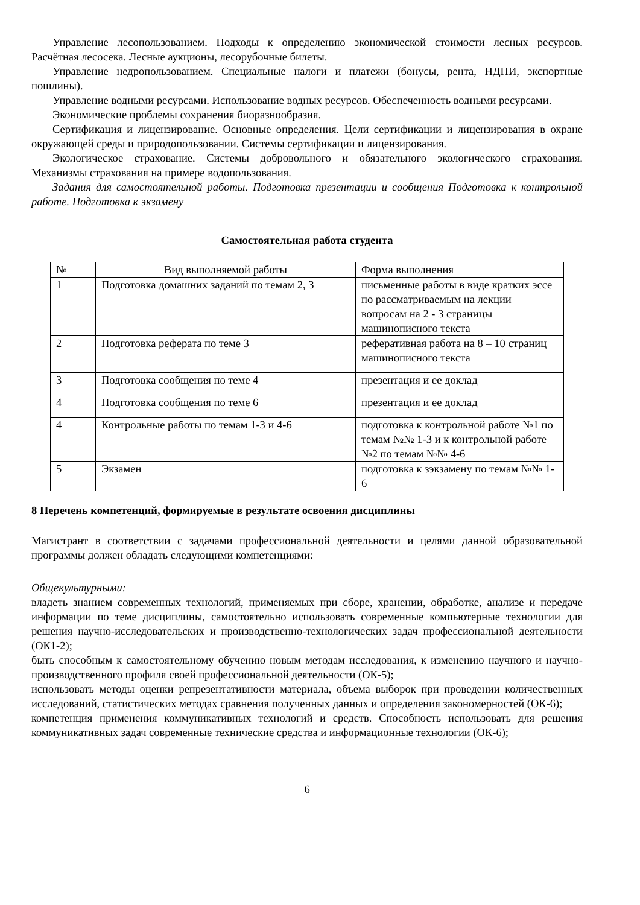Управление лесопользованием. Подходы к определению экономической стоимости лесных ресурсов. Расчётная лесосека. Лесные аукционы, лесорубочные билеты.
Управление недропользованием. Специальные налоги и платежи (бонусы, рента, НДПИ, экспортные пошлины).
Управление водными ресурсами. Использование водных ресурсов. Обеспеченность водными ресурсами.
Экономические проблемы сохранения биоразнообразия.
Сертификация и лицензирование. Основные определения. Цели сертификации и лицензирования в охране окружающей среды и природопользовании. Системы сертификации и лицензирования.
Экологическое страхование. Системы добровольного и обязательного экологического страхования. Механизмы страхования на примере водопользования.
Задания для самостоятельной работы. Подготовка презентации и сообщения Подготовка к контрольной работе. Подготовка к экзамену
Самостоятельная работа студента
| № | Вид выполняемой работы | Форма выполнения |
| 1 | Подготовка домашних заданий по темам 2, 3 | письменные работы в виде кратких эссе по рассматриваемым на лекции вопросам на 2 - 3 страницы машинописного текста |
| 2 | Подготовка реферата по теме 3 | реферативная работа на 8 – 10 страниц машинописного текста |
| 3 | Подготовка сообщения по теме 4 | презентация и ее доклад |
| 4 | Подготовка сообщения по теме 6 | презентация и ее доклад |
| 4 | Контрольные работы по темам 1-3 и 4-6 | подготовка к контрольной работе №1 по темам №№ 1-3 и к контрольной работе №2 по темам №№ 4-6 |
| 5 | Экзамен | подготовка к зэкзамену по темам №№ 1-6 |
8 Перечень компетенций, формируемые в результате освоения дисциплины
Магистрант в соответствии с задачами профессиональной деятельности и целями данной образовательной программы должен обладать следующими компетенциями:
Общекультурными:
владеть знанием современных технологий, применяемых при сборе, хранении, обработке, анализе и передаче информации по теме дисциплины, самостоятельно использовать современные компьютерные технологии для решения научно-исследовательских и производственно-технологических задач профессиональной деятельности (ОК1-2);
быть способным к самостоятельному обучению новым методам исследования, к изменению научного и научно-производственного профиля своей профессиональной деятельности (ОК-5);
использовать методы оценки репрезентативности материала, объема выборок при проведении количественных исследований, статистических методах сравнения полученных данных и определения закономерностей (ОК-6);
компетенция применения коммуникативных технологий и средств. Способность использовать для решения коммуникативных задач современные технические средства и информационные технологии (ОК-6);
6